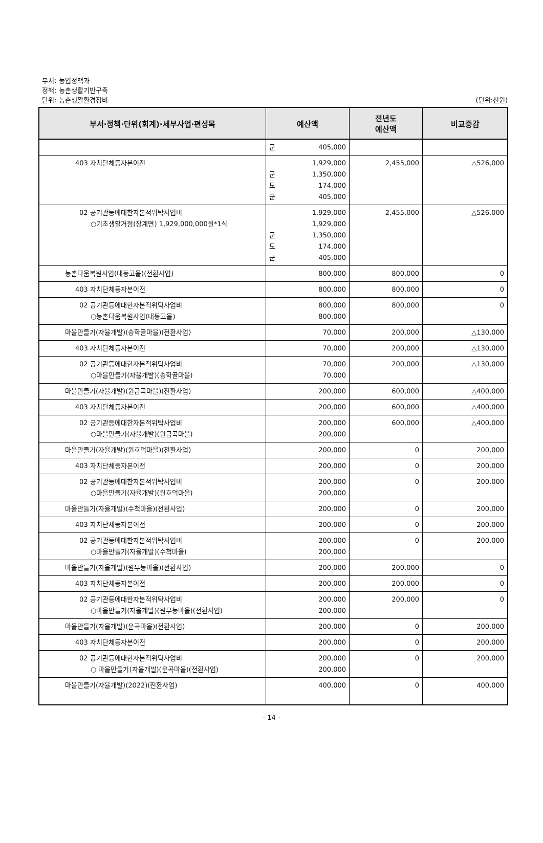부서: 농업정책과
정책: 농촌생활기반구축
단위: 농촌생활환경정비 (단위:천원)
| 부서·정책·단위(회계)·세부사업·편성목 | 예산액 | 전년도 예산액 | 비교증감 |
| --- | --- | --- | --- |
| | 군 405,000 | | |
| 403 자치단체등자본이전 | 1,929,000 군 1,350,000 도 174,000 군 405,000 | 2,455,000 | △526,000 |
| 02 공기관등에대한자본적위탁사업비 ○기초생활거점(장계면) 1,929,000,000원*1식 | 1,929,000 1,929,000 군 1,350,000 도 174,000 군 405,000 | 2,455,000 | △526,000 |
| 농촌다움복원사업(내동고을)(전환사업) | 800,000 | 800,000 | 0 |
| 403 자치단체등자본이전 | 800,000 | 800,000 | 0 |
| 02 공기관등에대한자본적위탁사업비 ○농촌다움복원사업(내동고을) | 800,000 800,000 | 800,000 | 0 |
| 마을만들기(자율개발)(송학골마을)(전환사업) | 70,000 | 200,000 | △130,000 |
| 403 자치단체등자본이전 | 70,000 | 200,000 | △130,000 |
| 02 공기관등에대한자본적위탁사업비 ○마을만들기(자율개발)(송학골마을) | 70,000 70,000 | 200,000 | △130,000 |
| 마을만들기(자율개발)(원금곡마을)(전환사업) | 200,000 | 600,000 | △400,000 |
| 403 자치단체등자본이전 | 200,000 | 600,000 | △400,000 |
| 02 공기관등에대한자본적위탁사업비 ○마을만들기(자율개발)(원금곡마을) | 200,000 200,000 | 600,000 | △400,000 |
| 마을만들기(자율개발)(원호덕마을)(전환사업) | 200,000 | 0 | 200,000 |
| 403 자치단체등자본이전 | 200,000 | 0 | 200,000 |
| 02 공기관등에대한자본적위탁사업비 ○마을만들기(자율개발)(원호덕마을) | 200,000 200,000 | 0 | 200,000 |
| 마을만들기(자율개발)(수척마을)(전환사업) | 200,000 | 0 | 200,000 |
| 403 자치단체등자본이전 | 200,000 | 0 | 200,000 |
| 02 공기관등에대한자본적위탁사업비 ○마을만들기(자율개발)(수척마을) | 200,000 200,000 | 0 | 200,000 |
| 마을만들기(자율개발)(원무농마을)(전환사업) | 200,000 | 200,000 | 0 |
| 403 자치단체등자본이전 | 200,000 | 200,000 | 0 |
| 02 공기관등에대한자본적위탁사업비 ○마을만들기(자율개발)(원무농마을)(전환사업) | 200,000 200,000 | 200,000 | 0 |
| 마을만들기(자율개발)(운곡마을)(전환사업) | 200,000 | 0 | 200,000 |
| 403 자치단체등자본이전 | 200,000 | 0 | 200,000 |
| 02 공기관등에대한자본적위탁사업비 ○ 마을만들기(자율개발)(운곡마을)(전환사업) | 200,000 200,000 | 0 | 200,000 |
| 마을만들기(자율개발)(2022)(전환사업) | 400,000 | 0 | 400,000 |
- 14 -